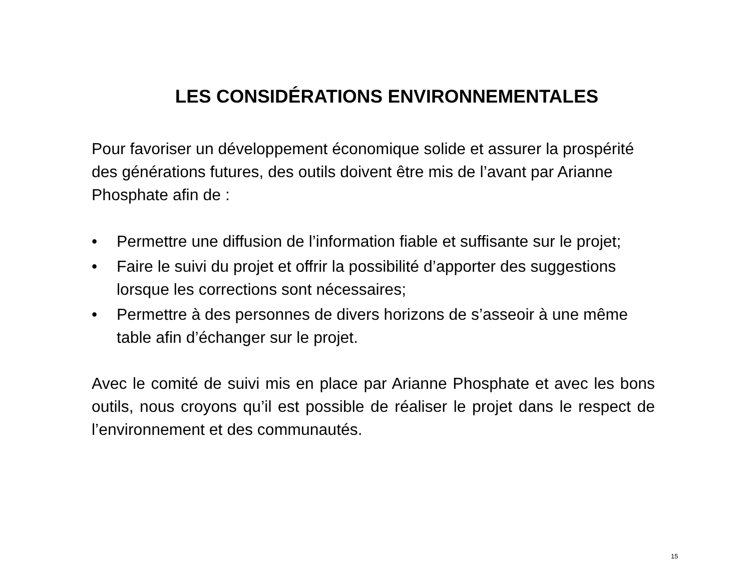LES CONSIDÉRATIONS ENVIRONNEMENTALES
Pour favoriser un développement économique solide et assurer la prospérité des générations futures, des outils doivent être mis de l’avant par Arianne Phosphate afin de :
• Permettre une diffusion de l’information fiable et suffisante sur le projet;
• Faire le suivi du projet et offrir la possibilité d’apporter des suggestions lorsque les corrections sont nécessaires;
• Permettre à des personnes de divers horizons de s’asseoir à une même table afin d’échanger sur le projet.
Avec le comité de suivi mis en place par Arianne Phosphate et avec les bons outils, nous croyons qu’il est possible de réaliser le projet dans le respect de l’environnement et des communautés.
15